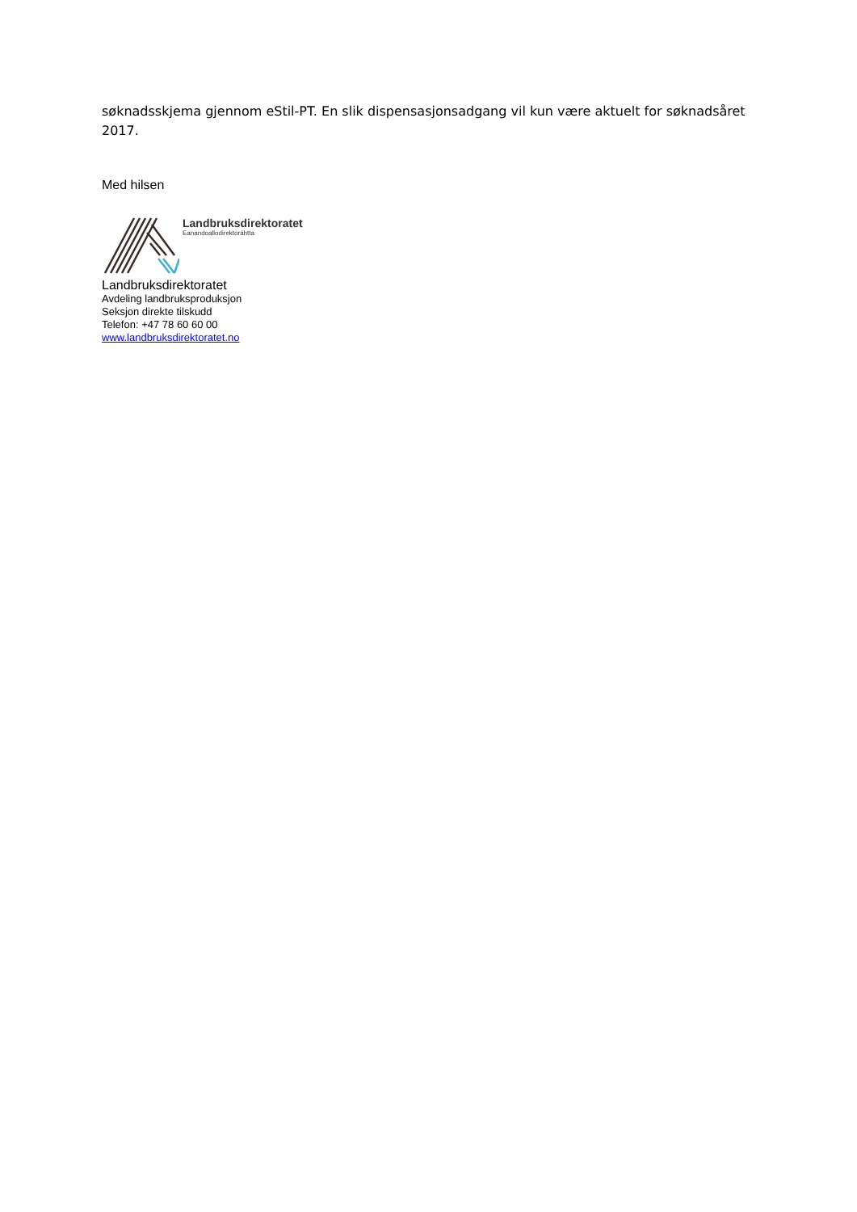søknadsskjema gjennom eStil-PT. En slik dispensasjonsadgang vil kun være aktuelt for søknadsåret 2017.
Med hilsen
Landbruksdirektoratet
Eanandoallodirektoráhtta
Landbruksdirektoratet
Avdeling landbruksproduksjon
Seksjon direkte tilskudd
Telefon: +47 78 60 60 00
www.landbruksdirektoratet.no